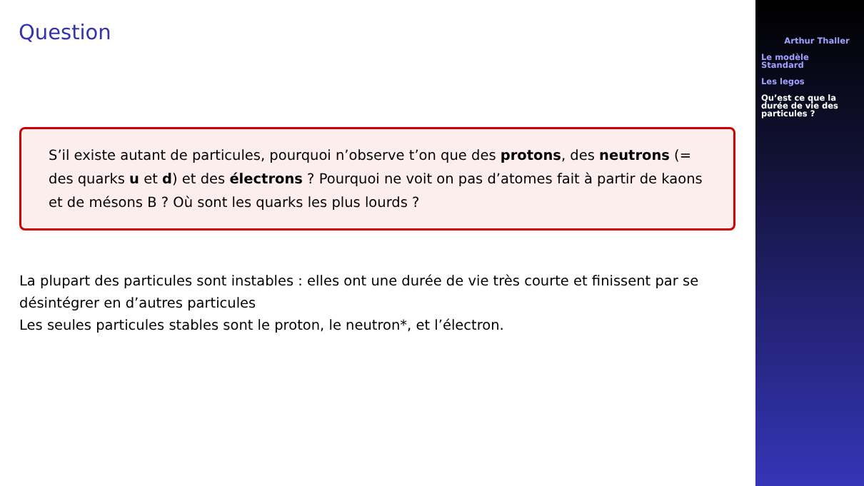Question
S’il existe autant de particules, pourquoi n’observe t’on que des protons, des neutrons (= des quarks u et d) et des électrons ? Pourquoi ne voit on pas d’atomes fait à partir de kaons et de mésons B ? Où sont les quarks les plus lourds ?
La plupart des particules sont instables : elles ont une durée de vie très courte et finissent par se désintégrer en d’autres particules
Les seules particules stables sont le proton, le neutron*, et l’électron.
Arthur Thaller
Le modèle
Standard
Les legos
Qu’est ce que la
durée de vie des
particules ?